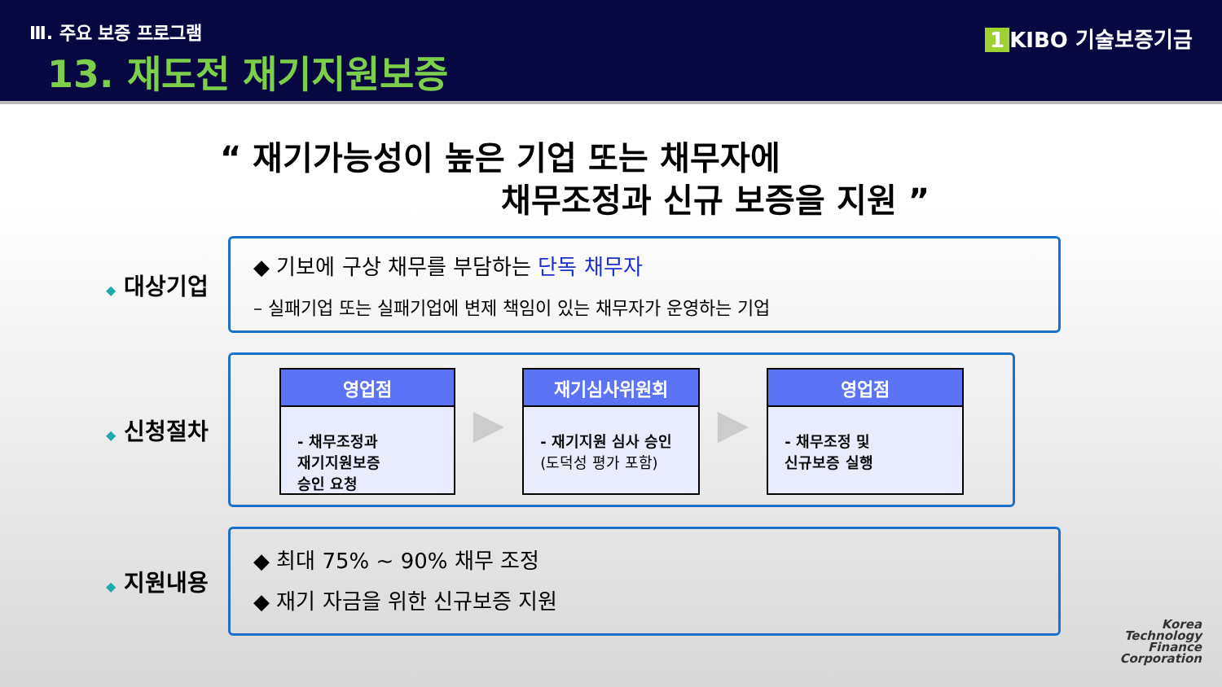Ⅲ. 주요 보증 프로그램
13. 재도전 재기지원보증
1 KIBO 기술보증기금
“ 재기가능성이 높은 기업 또는 채무자에
채무조정과 신규 보증을 지원 ”
◆ 대상기업
◆ 기보에 구상 채무를 부담하는 단독 채무자
– 실패기업 또는 실패기업에 변제 책임이 있는 채무자가 운영하는 기업
◆ 신청절차
영업점
- 채무조정과
재기지원보증
승인 요청
▶
재기심사위원회
- 재기지원 심사 승인
(도덕성 평가 포함)
▶
영업점
- 채무조정 및
신규보증 실행
◆ 지원내용
◆ 최대 75% ~ 90% 채무 조정
◆ 재기 자금을 위한 신규보증 지원
Korea
Technology
Finance
Corporation